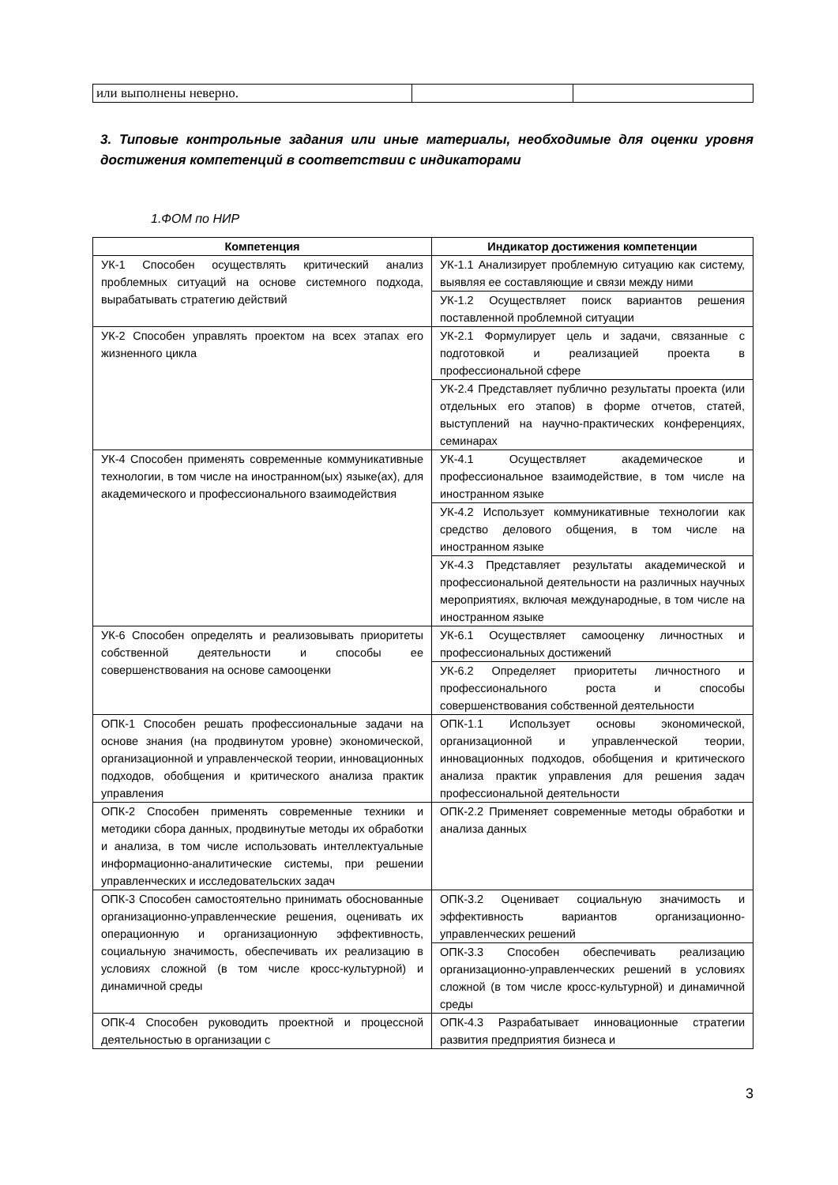| или выполнены неверно. | | |
3. Типовые контрольные задания или иные материалы, необходимые для оценки уровня достижения компетенций в соответствии с индикаторами
1.ФОМ по НИР
| Компетенция | Индикатор достижения компетенции |
| --- | --- |
| УК-1 Способен осуществлять критический анализ проблемных ситуаций на основе системного подхода, вырабатывать стратегию действий | УК-1.1 Анализирует проблемную ситуацию как систему, выявляя ее составляющие и связи между ними |
| | УК-1.2 Осуществляет поиск вариантов решения поставленной проблемной ситуации |
| УК-2 Способен управлять проектом на всех этапах его жизненного цикла | УК-2.1 Формулирует цель и задачи, связанные с подготовкой и реализацией проекта в профессиональной сфере |
| | УК-2.4 Представляет публично результаты проекта (или отдельных его этапов) в форме отчетов, статей, выступлений на научно-практических конференциях, семинарах |
| УК-4 Способен применять современные коммуникативные технологии, в том числе на иностранном(ых) языке(ах), для академического и профессионального взаимодействия | УК-4.1 Осуществляет академическое и профессиональное взаимодействие, в том числе на иностранном языке |
| | УК-4.2 Использует коммуникативные технологии как средство делового общения, в том числе на иностранном языке |
| | УК-4.3 Представляет результаты академической и профессиональной деятельности на различных научных мероприятиях, включая международные, в том числе на иностранном языке |
| УК-6 Способен определять и реализовывать приоритеты собственной деятельности и способы ее совершенствования на основе самооценки | УК-6.1 Осуществляет самооценку личностных и профессиональных достижений |
| | УК-6.2 Определяет приоритеты личностного и профессионального роста и способы совершенствования собственной деятельности |
| ОПК-1 Способен решать профессиональные задачи на основе знания (на продвинутом уровне) экономической, организационной и управленческой теории, инновационных подходов, обобщения и критического анализа практик управления | ОПК-1.1 Использует основы экономической, организационной и управленческой теории, инновационных подходов, обобщения и критического анализа практик управления для решения задач профессиональной деятельности |
| ОПК-2 Способен применять современные техники и методики сбора данных, продвинутые методы их обработки и анализа, в том числе использовать интеллектуальные информационно-аналитические системы, при решении управленческих и исследовательских задач | ОПК-2.2 Применяет современные методы обработки и анализа данных |
| ОПК-3 Способен самостоятельно принимать обоснованные организационно-управленческие решения, оценивать их операционную и организационную эффективность, социальную значимость, обеспечивать их реализацию в условиях сложной (в том числе кросс-культурной) и динамичной среды | ОПК-3.2 Оценивает социальную значимость и эффективность вариантов организационно-управленческих решений |
| | ОПК-3.3 Способен обеспечивать реализацию организационно-управленческих решений в условиях сложной (в том числе кросс-культурной) и динамичной среды |
| ОПК-4 Способен руководить проектной и процессной деятельностью в организации с | ОПК-4.3 Разрабатывает инновационные стратегии развития предприятия бизнеса и |
3